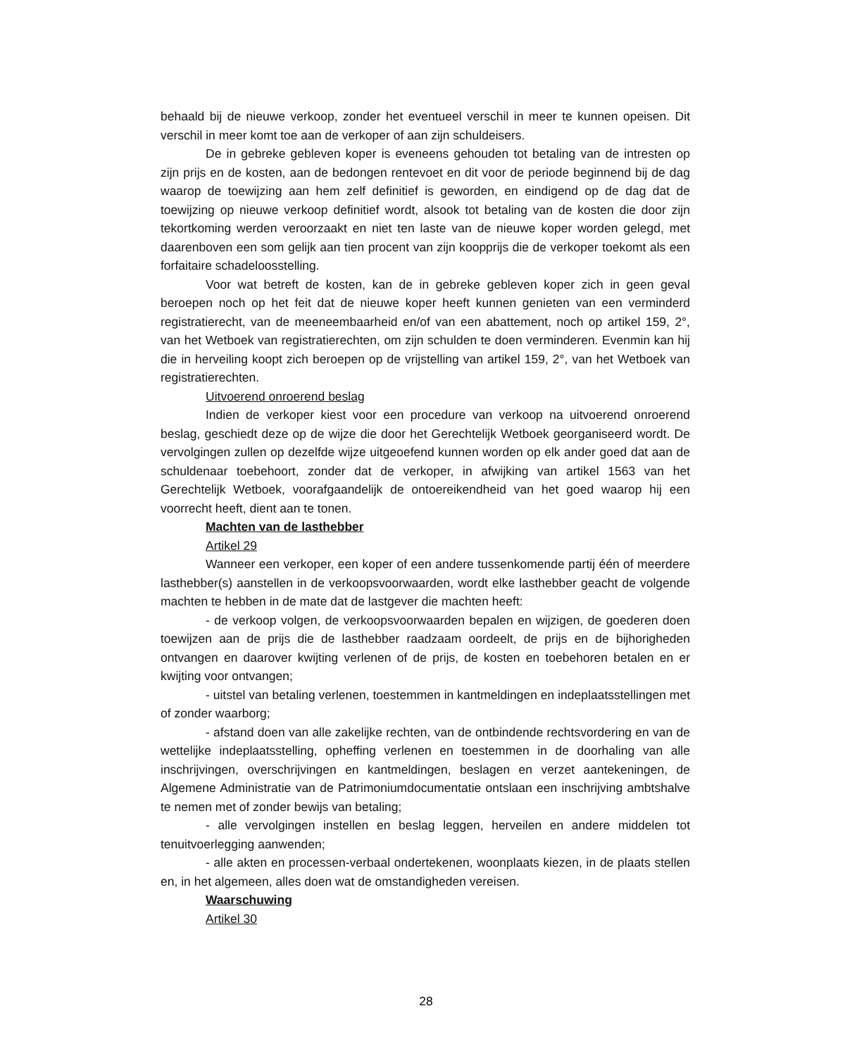behaald bij de nieuwe verkoop, zonder het eventueel verschil in meer te kunnen opeisen. Dit verschil in meer komt toe aan de verkoper of aan zijn schuldeisers.
De in gebreke gebleven koper is eveneens gehouden tot betaling van de intresten op zijn prijs en de kosten, aan de bedongen rentevoet en dit voor de periode beginnend bij de dag waarop de toewijzing aan hem zelf definitief is geworden, en eindigend op de dag dat de toewijzing op nieuwe verkoop definitief wordt, alsook tot betaling van de kosten die door zijn tekortkoming werden veroorzaakt en niet ten laste van de nieuwe koper worden gelegd, met daarenboven een som gelijk aan tien procent van zijn koopprijs die de verkoper toekomt als een forfaitaire schadeloosstelling.
Voor wat betreft de kosten, kan de in gebreke gebleven koper zich in geen geval beroepen noch op het feit dat de nieuwe koper heeft kunnen genieten van een verminderd registratierecht, van de meeneembaarheid en/of van een abattement, noch op artikel 159, 2°, van het Wetboek van registratierechten, om zijn schulden te doen verminderen. Evenmin kan hij die in herveiling koopt zich beroepen op de vrijstelling van artikel 159, 2°, van het Wetboek van registratierechten.
Uitvoerend onroerend beslag
Indien de verkoper kiest voor een procedure van verkoop na uitvoerend onroerend beslag, geschiedt deze op de wijze die door het Gerechtelijk Wetboek georganiseerd wordt. De vervolgingen zullen op dezelfde wijze uitgeoefend kunnen worden op elk ander goed dat aan de schuldenaar toebehoort, zonder dat de verkoper, in afwijking van artikel 1563 van het Gerechtelijk Wetboek, voorafgaandelijk de ontoereikendheid van het goed waarop hij een voorrecht heeft, dient aan te tonen.
Machten van de lasthebber
Artikel 29
Wanneer een verkoper, een koper of een andere tussenkomende partij één of meerdere lasthebber(s) aanstellen in de verkoopsvoorwaarden, wordt elke lasthebber geacht de volgende machten te hebben in de mate dat de lastgever die machten heeft:
- de verkoop volgen, de verkoopsvoorwaarden bepalen en wijzigen, de goederen doen toewijzen aan de prijs die de lasthebber raadzaam oordeelt, de prijs en de bijhorigheden ontvangen en daarover kwijting verlenen of de prijs, de kosten en toebehoren betalen en er kwijting voor ontvangen;
- uitstel van betaling verlenen, toestemmen in kantmeldingen en indeplaatsstellingen met of zonder waarborg;
- afstand doen van alle zakelijke rechten, van de ontbindende rechtsvordering en van de wettelijke indeplaatsstelling, opheffing verlenen en toestemmen in de doorhaling van alle inschrijvingen, overschrijvingen en kantmeldingen, beslagen en verzet aantekeningen, de Algemene Administratie van de Patrimoniumdocumentatie ontslaan een inschrijving ambtshalve te nemen met of zonder bewijs van betaling;
- alle vervolgingen instellen en beslag leggen, herveilen en andere middelen tot tenuitvoerlegging aanwenden;
- alle akten en processen-verbaal ondertekenen, woonplaats kiezen, in de plaats stellen en, in het algemeen, alles doen wat de omstandigheden vereisen.
Waarschuwing
Artikel 30
28